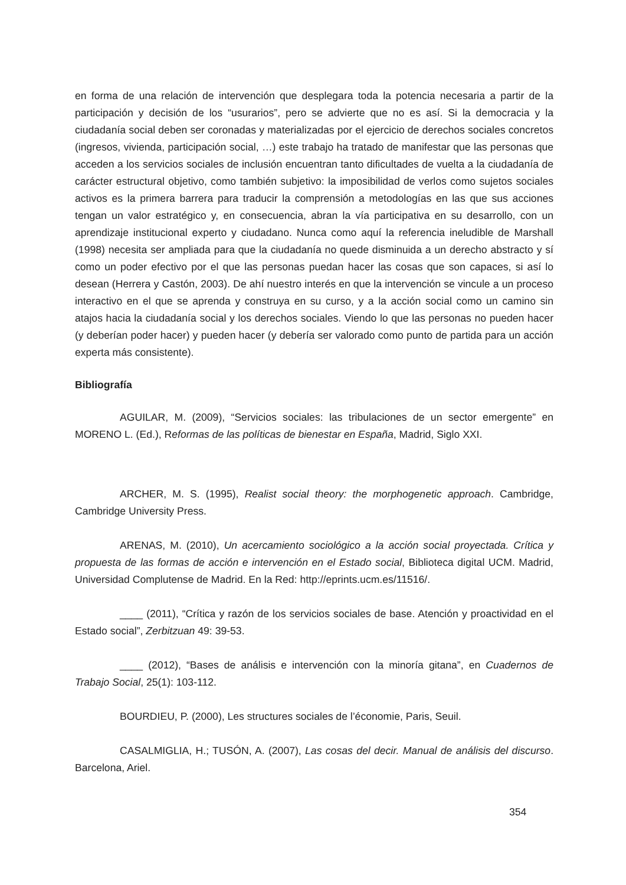en forma de una relación de intervención que desplegara toda la potencia necesaria a partir de la participación y decisión de los “usurarios”, pero se advierte que no es así. Si la democracia y la ciudadanía social deben ser coronadas y materializadas por el ejercicio de derechos sociales concretos (ingresos, vivienda, participación social, …) este trabajo ha tratado de manifestar que las personas que acceden a los servicios sociales de inclusión encuentran tanto dificultades de vuelta a la ciudadanía de carácter estructural objetivo, como también subjetivo: la imposibilidad de verlos como sujetos sociales activos es la primera barrera para traducir la comprensión a metodologías en las que sus acciones tengan un valor estratégico y, en consecuencia, abran la vía participativa en su desarrollo, con un aprendizaje institucional experto y ciudadano. Nunca como aquí la referencia ineludible de Marshall (1998) necesita ser ampliada para que la ciudadanía no quede disminuida a un derecho abstracto y sí como un poder efectivo por el que las personas puedan hacer las cosas que son capaces, si así lo desean (Herrera y Castón, 2003). De ahí nuestro interés en que la intervención se vincule a un proceso interactivo en el que se aprenda y construya en su curso, y a la acción social como un camino sin atajos hacia la ciudadanía social y los derechos sociales. Viendo lo que las personas no pueden hacer (y deberían poder hacer) y pueden hacer (y debería ser valorado como punto de partida para un acción experta más consistente).
Bibliografía
AGUILAR, M. (2009), “Servicios sociales: las tribulaciones de un sector emergente” en MORENO L. (Ed.), Reformas de las políticas de bienestar en España, Madrid, Siglo XXI.
ARCHER, M. S. (1995), Realist social theory: the morphogenetic approach. Cambridge, Cambridge University Press.
ARENAS, M. (2010), Un acercamiento sociológico a la acción social proyectada. Crítica y propuesta de las formas de acción e intervención en el Estado social, Biblioteca digital UCM. Madrid, Universidad Complutense de Madrid. En la Red: http://eprints.ucm.es/11516/.
____ (2011), “Crítica y razón de los servicios sociales de base. Atención y proactividad en el Estado social”, Zerbitzuan 49: 39-53.
____ (2012), “Bases de análisis e intervención con la minoría gitana”, en Cuadernos de Trabajo Social, 25(1): 103-112.
BOURDIEU, P. (2000), Les structures sociales de l’économie, Paris, Seuil.
CASALMIGLIA, H.; TUSÓN, A. (2007), Las cosas del decir. Manual de análisis del discurso. Barcelona, Ariel.
354